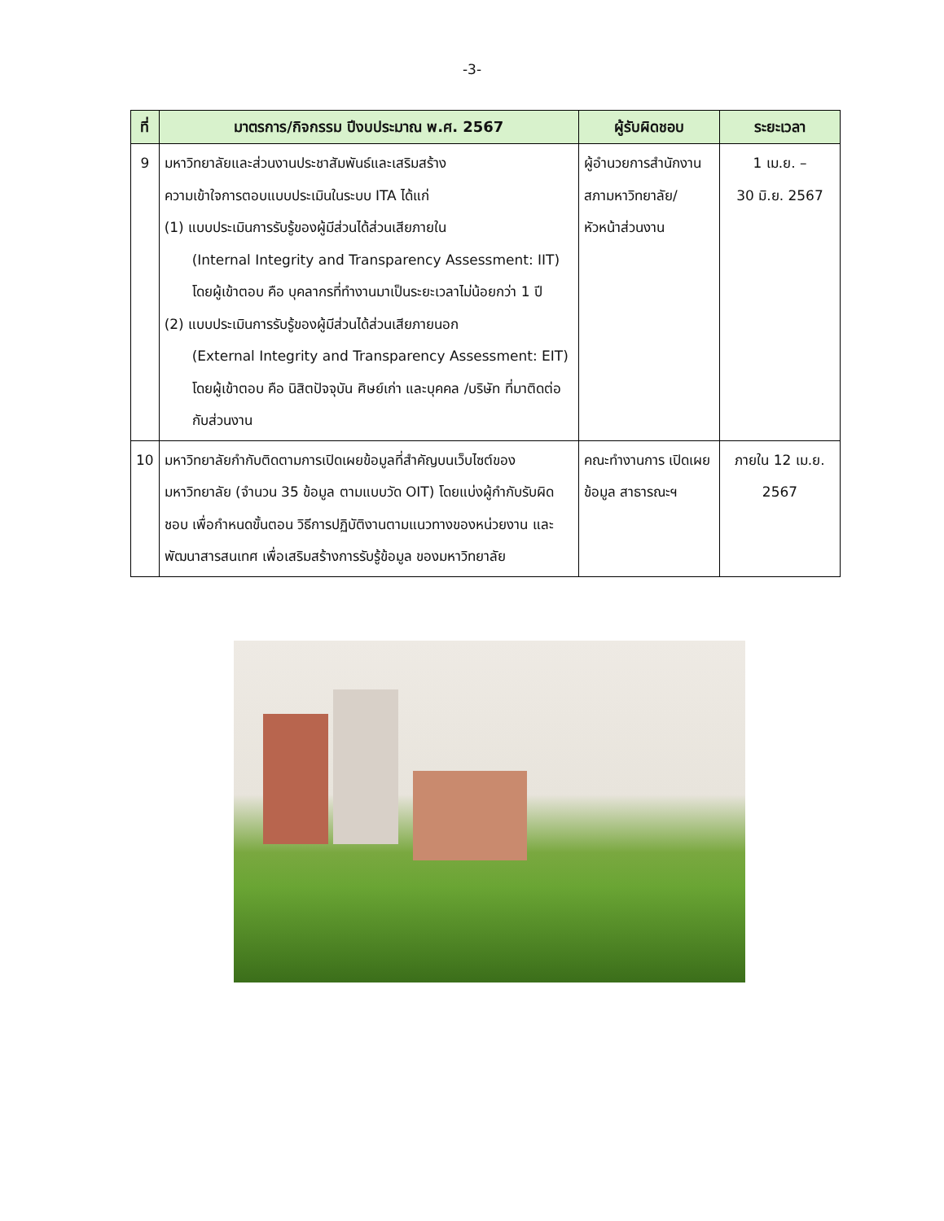-3-
| ที่ | มาตรการ/กิจกรรม ปีงบประมาณ พ.ศ. 2567 | ผู้รับผิดชอบ | ระยะเวลา |
| --- | --- | --- | --- |
| 9 | มหาวิทยาลัยและส่วนงานประชาสัมพันธ์และเสริมสร้าง ความเข้าใจการตอบแบบประเมินในระบบ ITA ได้แก่ (1) แบบประเมินการรับรู้ของผู้มีส่วนได้ส่วนเสียภายใน (Internal Integrity and Transparency Assessment: IIT) โดยผู้เข้าตอบ คือ บุคลากรที่ทำงานมาเป็นระยะเวลาไม่น้อยกว่า 1 ปี (2) แบบประเมินการรับรู้ของผู้มีส่วนได้ส่วนเสียภายนอก (External Integrity and Transparency Assessment: EIT) โดยผู้เข้าตอบ คือ นิสิตปัจจุบัน ศิษย์เก่า และบุคคล /บริษัท ที่มาติดต่อกับส่วนงาน | ผู้อำนวยการสำนักงานสภามหาวิทยาลัย/ หัวหน้าส่วนงาน | 1 เม.ย. – 30 มิ.ย. 2567 |
| 10 | มหาวิทยาลัยกำกับติดตามการเปิดเผยข้อมูลที่สำคัญบนเว็บไซต์ของมหาวิทยาลัย (จำนวน 35 ข้อมูล ตามแบบวัด OIT) โดยแบ่งผู้กำกับรับผิดชอบ เพื่อกำหนดขั้นตอน วิธีการปฏิบัติงานตามแนวทางของหน่วยงาน และพัฒนาสารสนเทศ เพื่อเสริมสร้างการรับรู้ข้อมูล ของมหาวิทยาลัย | คณะทำงานการ เปิดเผยข้อมูล สาธารณะฯ | ภายใน 12 เม.ย. 2567 |